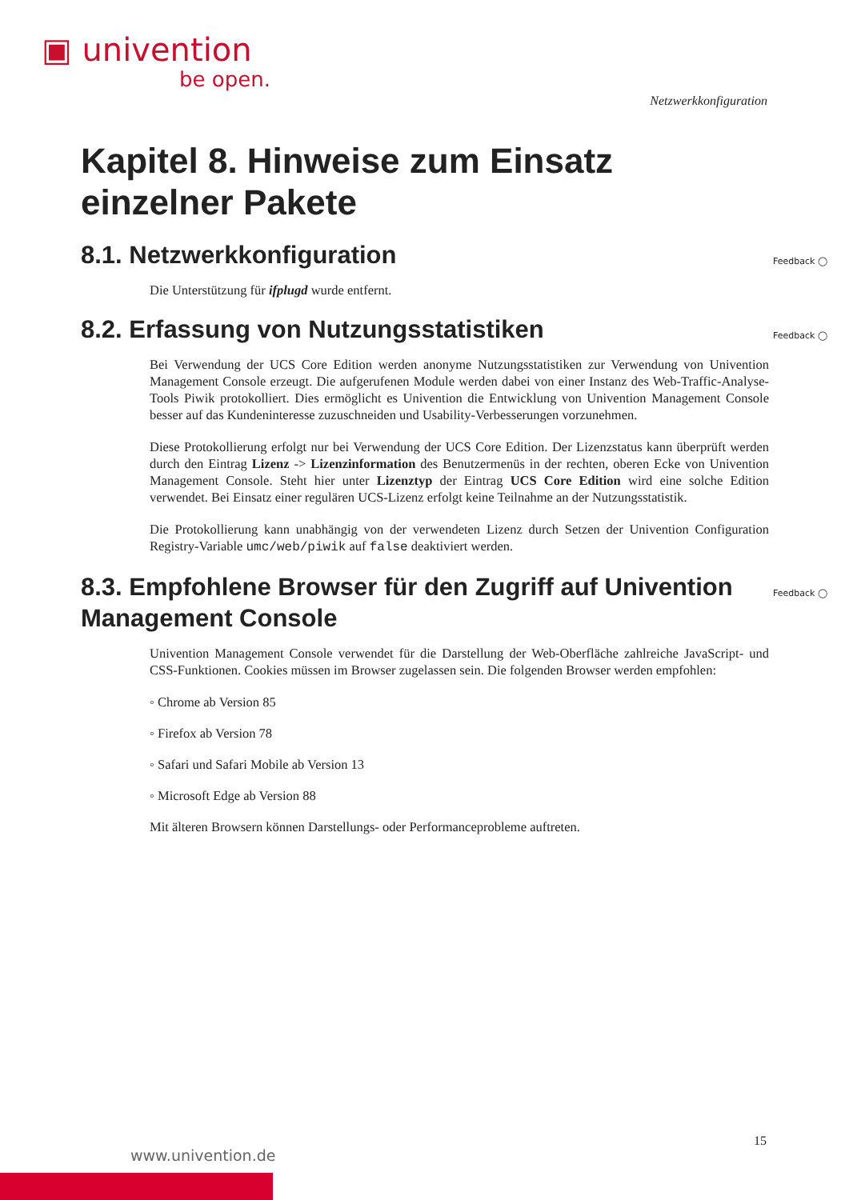▣ univention
be open.
Netzwerkkonfiguration
Kapitel 8. Hinweise zum Einsatz einzelner Pakete
8.1. Netzwerkkonfiguration Feedback ◯
Die Unterstützung für ifplugd wurde entfernt.
8.2. Erfassung von Nutzungsstatistiken Feedback ◯
Bei Verwendung der UCS Core Edition werden anonyme Nutzungsstatistiken zur Verwendung von Univention Management Console erzeugt. Die aufgerufenen Module werden dabei von einer Instanz des Web-Traffic-Analyse-Tools Piwik protokolliert. Dies ermöglicht es Univention die Entwicklung von Univention Management Console besser auf das Kundeninteresse zuzuschneiden und Usability-Verbesserungen vorzunehmen.
Diese Protokollierung erfolgt nur bei Verwendung der UCS Core Edition. Der Lizenzstatus kann überprüft werden durch den Eintrag Lizenz -> Lizenzinformation des Benutzermenüs in der rechten, oberen Ecke von Univention Management Console. Steht hier unter Lizenztyp der Eintrag UCS Core Edition wird eine solche Edition verwendet. Bei Einsatz einer regulären UCS-Lizenz erfolgt keine Teilnahme an der Nutzungsstatistik.
Die Protokollierung kann unabhängig von der verwendeten Lizenz durch Setzen der Univention Configuration Registry-Variable umc/web/piwik auf false deaktiviert werden.
8.3. Empfohlene Browser für den Zugriff auf Univention Management Console Feedback ◯
Univention Management Console verwendet für die Darstellung der Web-Oberfläche zahlreiche JavaScript- und CSS-Funktionen. Cookies müssen im Browser zugelassen sein. Die folgenden Browser werden empfohlen:
◦ Chrome ab Version 85
◦ Firefox ab Version 78
◦ Safari und Safari Mobile ab Version 13
◦ Microsoft Edge ab Version 88
Mit älteren Browsern können Darstellungs- oder Performanceprobleme auftreten.
15
www.univention.de